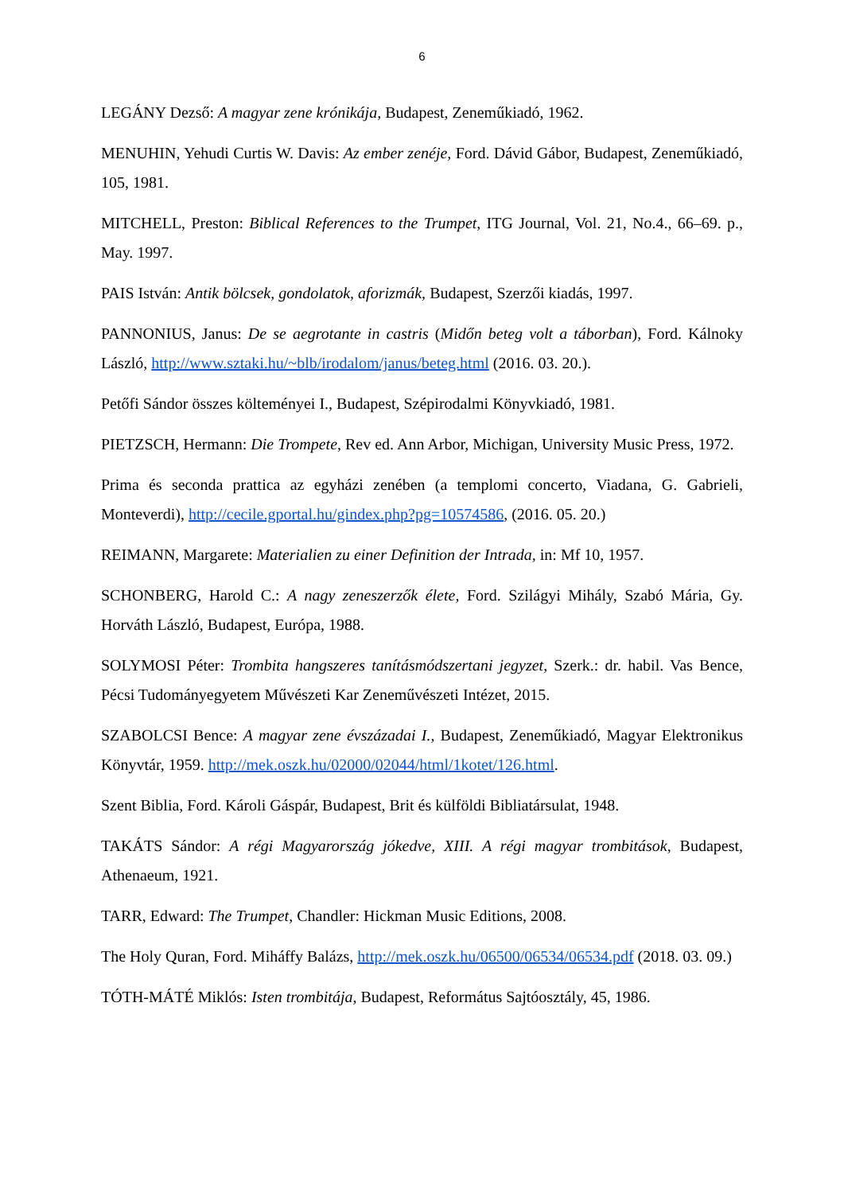6
LEGÁNY Dezső: A magyar zene krónikája, Budapest, Zeneműkiadó, 1962.
MENUHIN, Yehudi Curtis W. Davis: Az ember zenéje, Ford. Dávid Gábor, Budapest, Zeneműkiadó, 105, 1981.
MITCHELL, Preston: Biblical References to the Trumpet, ITG Journal, Vol. 21, No.4., 66–69. p., May. 1997.
PAIS István: Antik bölcsek, gondolatok, aforizmák, Budapest, Szerzői kiadás, 1997.
PANNONIUS, Janus: De se aegrotante in castris (Midőn beteg volt a táborban), Ford. Kálnoky László, http://www.sztaki.hu/~blb/irodalom/janus/beteg.html (2016. 03. 20.).
Petőfi Sándor összes költeményei I., Budapest, Szépirodalmi Könyvkiadó, 1981.
PIETZSCH, Hermann: Die Trompete, Rev ed. Ann Arbor, Michigan, University Music Press, 1972.
Prima és seconda prattica az egyházi zenében (a templomi concerto, Viadana, G. Gabrieli, Monteverdi), http://cecile.gportal.hu/gindex.php?pg=10574586, (2016. 05. 20.)
REIMANN, Margarete: Materialien zu einer Definition der Intrada, in: Mf 10, 1957.
SCHONBERG, Harold C.: A nagy zeneszerzők élete, Ford. Szilágyi Mihály, Szabó Mária, Gy. Horváth László, Budapest, Európa, 1988.
SOLYMOSI Péter: Trombita hangszeres tanításmódszertani jegyzet, Szerk.: dr. habil. Vas Bence, Pécsi Tudományegyetem Művészeti Kar Zeneművészeti Intézet, 2015.
SZABOLCSI Bence: A magyar zene évszázadai I., Budapest, Zeneműkiadó, Magyar Elektronikus Könyvtár, 1959. http://mek.oszk.hu/02000/02044/html/1kotet/126.html.
Szent Biblia, Ford. Károli Gáspár, Budapest, Brit és külföldi Bibliatársulat, 1948.
TAKÁTS Sándor: A régi Magyarország jókedve, XIII. A régi magyar trombitások, Budapest, Athenaeum, 1921.
TARR, Edward: The Trumpet, Chandler: Hickman Music Editions, 2008.
The Holy Quran, Ford. Miháffy Balázs, http://mek.oszk.hu/06500/06534/06534.pdf (2018. 03. 09.)
TÓTH-MÁTÉ Miklós: Isten trombitája, Budapest, Református Sajtóosztály, 45, 1986.